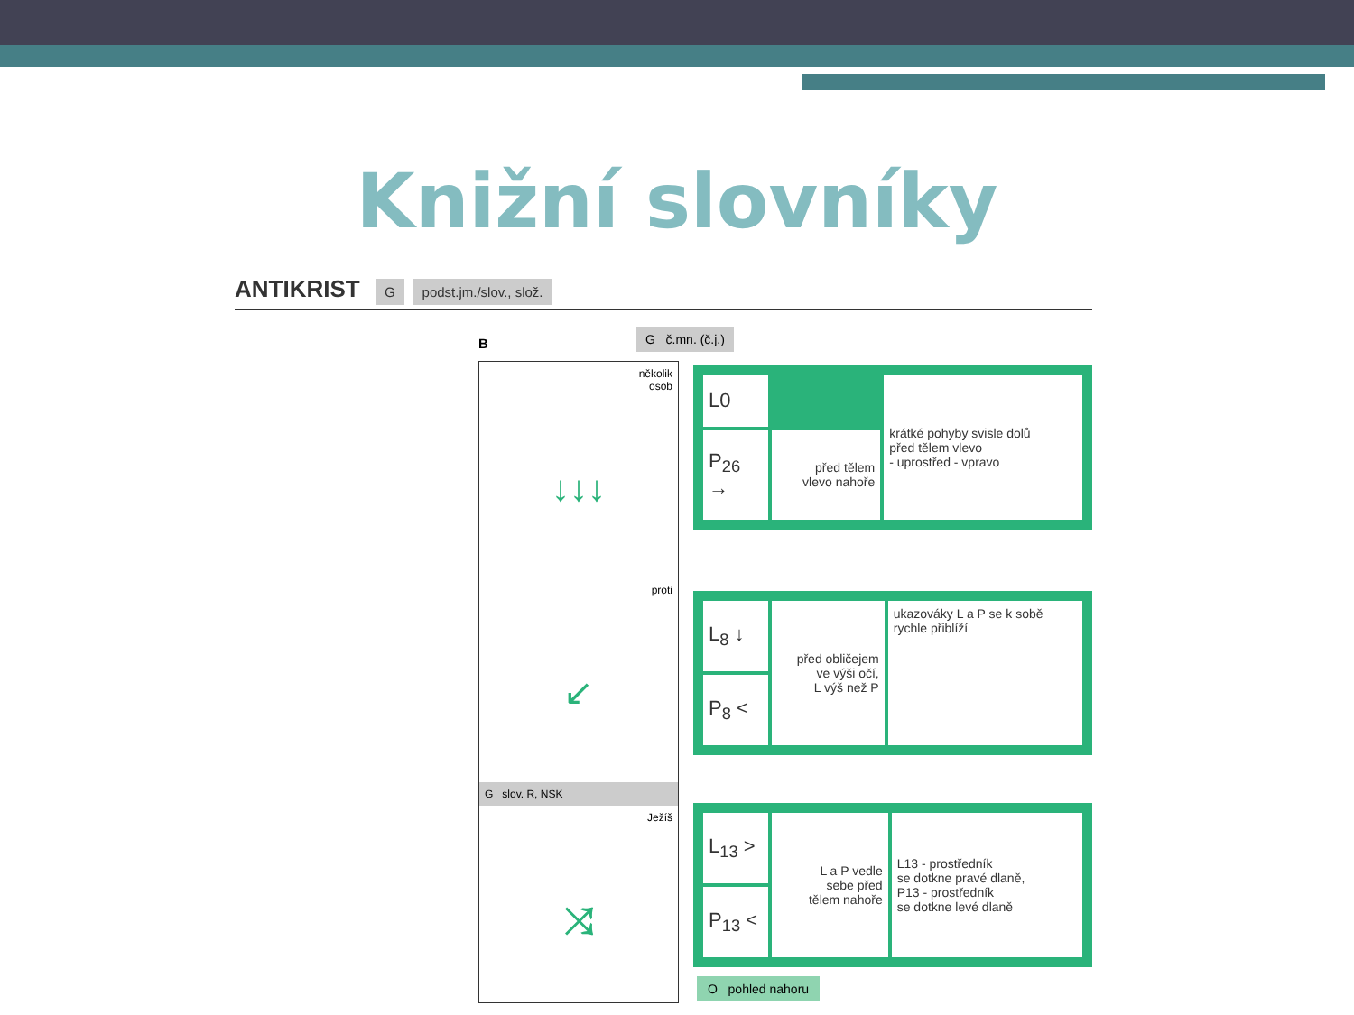Knižní slovníky
ANTIKRIST G podst.jm./slov., slož.
B
G č.mn. (č.j.)
několik
osob
↓↓↓
proti
↙
G slov. R, NSK
Ježíš
⤨
| L0 | | krátké pohyby svisle dolů před tělem vlevo - uprostřed - vpravo |
| P<sub>26</sub> → | před tělem vlevo nahoře | |
| L<sub>8</sub> ↓ | před obličejem ve výši očí, L výš než P | ukazováky L a P se k sobě rychle přiblíží |
| P<sub>8</sub> < | | |
| L<sub>13</sub> > | L a P vedle sebe před tělem nahoře | L13 - prostředník se dotkne pravé dlaně, P13 - prostředník se dotkne levé dlaně |
| P<sub>13</sub> < | | |
O pohled nahoru